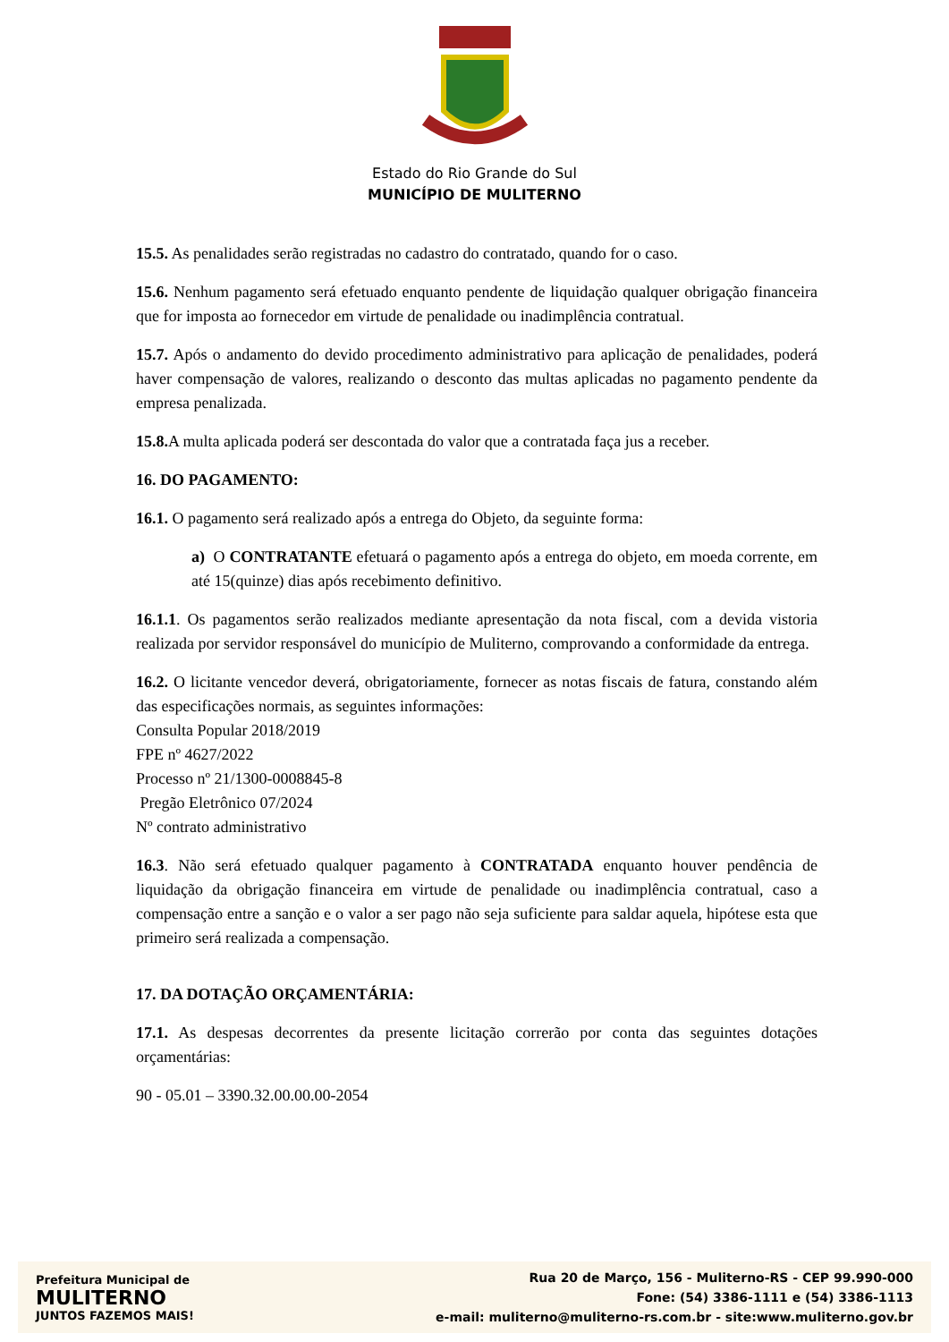Estado do Rio Grande do Sul
MUNICÍPIO DE MULITERNO
15.5. As penalidades serão registradas no cadastro do contratado, quando for o caso.
15.6. Nenhum pagamento será efetuado enquanto pendente de liquidação qualquer obrigação financeira que for imposta ao fornecedor em virtude de penalidade ou inadimplência contratual.
15.7. Após o andamento do devido procedimento administrativo para aplicação de penalidades, poderá haver compensação de valores, realizando o desconto das multas aplicadas no pagamento pendente da empresa penalizada.
15.8. A multa aplicada poderá ser descontada do valor que a contratada faça jus a receber.
16. DO PAGAMENTO:
16.1. O pagamento será realizado após a entrega do Objeto, da seguinte forma:
a) O CONTRATANTE efetuará o pagamento após a entrega do objeto, em moeda corrente, em até 15(quinze) dias após recebimento definitivo.
16.1.1. Os pagamentos serão realizados mediante apresentação da nota fiscal, com a devida vistoria realizada por servidor responsável do município de Muliterno, comprovando a conformidade da entrega.
16.2. O licitante vencedor deverá, obrigatoriamente, fornecer as notas fiscais de fatura, constando além das especificações normais, as seguintes informações:
Consulta Popular 2018/2019
FPE nº 4627/2022
Processo nº 21/1300-0008845-8
Pregão Eletrônico 07/2024
Nº contrato administrativo
16.3. Não será efetuado qualquer pagamento à CONTRATADA enquanto houver pendência de liquidação da obrigação financeira em virtude de penalidade ou inadimplência contratual, caso a compensação entre a sanção e o valor a ser pago não seja suficiente para saldar aquela, hipótese esta que primeiro será realizada a compensação.
17. DA DOTAÇÃO ORÇAMENTÁRIA:
17.1. As despesas decorrentes da presente licitação correrão por conta das seguintes dotações orçamentárias:
90 - 05.01 – 3390.32.00.00.00-2054
Prefeitura Municipal de
MULITERNO
JUNTOS FAZEMOS MAIS!
Rua 20 de Março, 156 - Muliterno-RS - CEP 99.990-000
Fone: (54) 3386-1111 e (54) 3386-1113
e-mail: muliterno@muliterno-rs.com.br - site:www.muliterno.gov.br